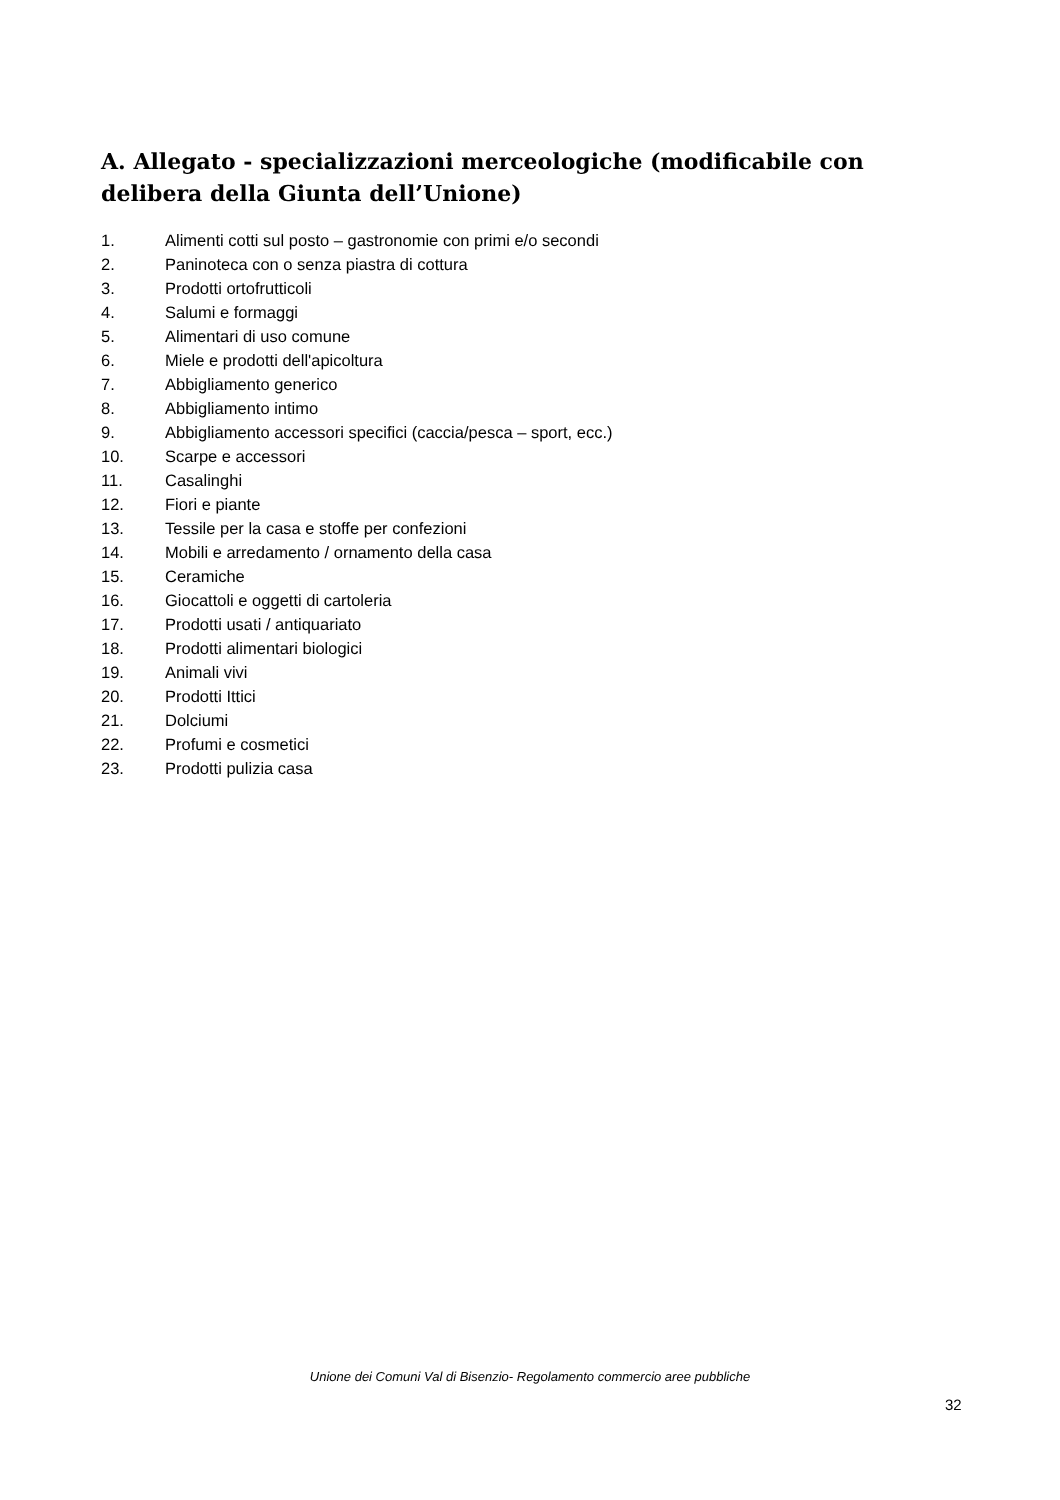A. Allegato - specializzazioni merceologiche (modificabile con delibera della Giunta dell’Unione)
1. Alimenti cotti sul posto – gastronomie con primi e/o secondi
2. Paninoteca con o senza piastra di cottura
3. Prodotti ortofrutticoli
4. Salumi e formaggi
5. Alimentari di uso comune
6. Miele e prodotti dell'apicoltura
7. Abbigliamento generico
8. Abbigliamento intimo
9. Abbigliamento accessori specifici (caccia/pesca – sport, ecc.)
10. Scarpe e accessori
11. Casalinghi
12. Fiori e piante
13. Tessile per la casa e stoffe per confezioni
14. Mobili e arredamento / ornamento della casa
15. Ceramiche
16. Giocattoli e oggetti di cartoleria
17. Prodotti usati / antiquariato
18. Prodotti alimentari biologici
19. Animali vivi
20. Prodotti Ittici
21. Dolciumi
22. Profumi e cosmetici
23. Prodotti pulizia casa
Unione dei Comuni Val di Bisenzio- Regolamento commercio aree pubbliche
32